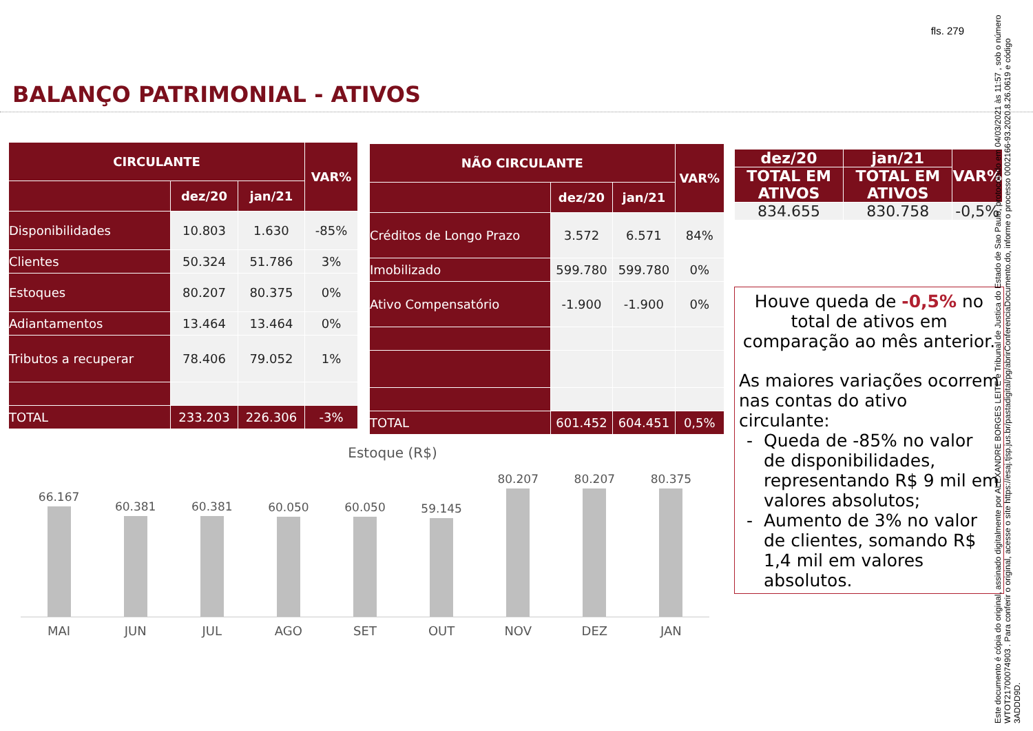fls. 279
BALANÇO PATRIMONIAL - ATIVOS
| CIRCULANTE | | | VAR% |
| --- | --- | --- | --- |
| | dez/20 | jan/21 | |
| Disponibilidades | 10.803 | 1.630 | -85% |
| Clientes | 50.324 | 51.786 | 3% |
| Estoques | 80.207 | 80.375 | 0% |
| Adiantamentos | 13.464 | 13.464 | 0% |
| Tributos a recuperar | 78.406 | 79.052 | 1% |
| TOTAL | 233.203 | 226.306 | -3% |
| NÃO CIRCULANTE | | | VAR% |
| --- | --- | --- | --- |
| | dez/20 | jan/21 | |
| Créditos de Longo Prazo | 3.572 | 6.571 | 84% |
| Imobilizado | 599.780 | 599.780 | 0% |
| Ativo Compensatório | -1.900 | -1.900 | 0% |
| TOTAL | 601.452 | 604.451 | 0,5% |
| dez/20 | jan/21 | VAR% |
| --- | --- | --- |
| TOTAL EM ATIVOS | TOTAL EM ATIVOS | |
| 834.655 | 830.758 | -0,5% |
Houve queda de -0,5% no total de ativos em comparação ao mês anterior.
As maiores variações ocorrem nas contas do ativo circulante:
Queda de -85% no valor de disponibilidades, representando R$ 9 mil em valores absolutos;
Aumento de 3% no valor de clientes, somando R$ 1,4 mil em valores absolutos.
Estoque (R$)
66.167
60.381
60.381
60.050
60.050
59.145
80.207
80.207
80.375
MAI JUN JUL AGO SET OUT NOV DEZ JAN
Este documento é cópia do original, assinado digitalmente por ALEXANDRE BORGES LEITE e Tribunal de Justica do Estado de Sao Paulo, protocolado em 04/03/2021 às 11:57 , sob o número WTOT21700074903 . Para conferir o original, acesse o site https://esaj.tjsp.jus.br/pastadigital/pg/abrirConferenciaDocumento.do, informe o processo 0002166-93.2020.8.26.0619 e código 3ADDD9D.